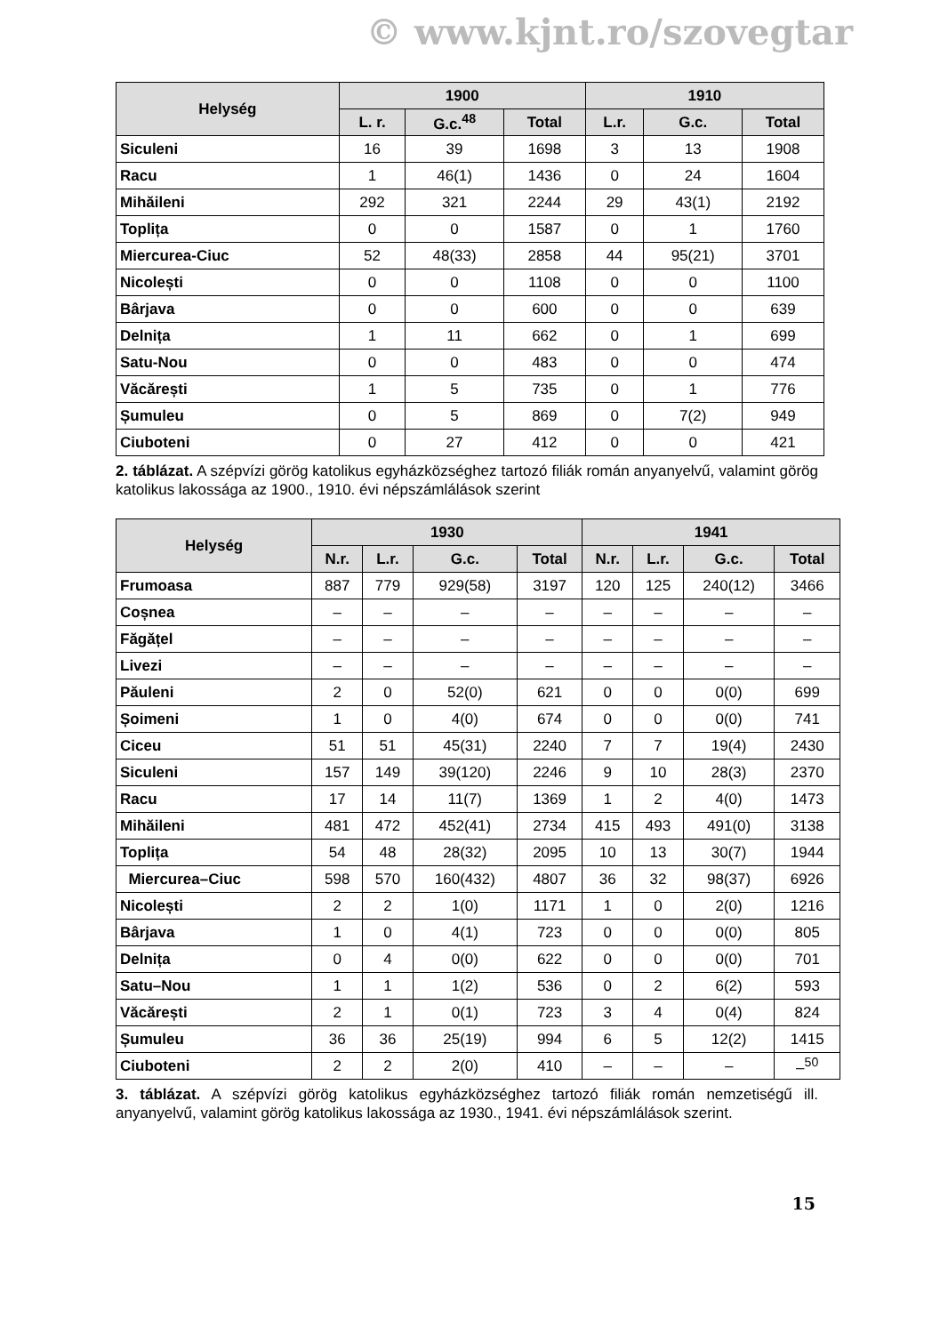© www.kjnt.ro/szovegtar
| Helység | 1900 | | | 1910 | | |
| --- | --- | --- | --- | --- | --- | --- |
| | L. r. | G.c.<sup>48</sup> | Total | L.r. | G.c. | Total |
| Siculeni | 16 | 39 | 1698 | 3 | 13 | 1908 |
| Racu | 1 | 46(1) | 1436 | 0 | 24 | 1604 |
| Mihăileni | 292 | 321 | 2244 | 29 | 43(1) | 2192 |
| Toplița | 0 | 0 | 1587 | 0 | 1 | 1760 |
| Miercurea-Ciuc | 52 | 48(33) | 2858 | 44 | 95(21) | 3701 |
| Nicolești | 0 | 0 | 1108 | 0 | 0 | 1100 |
| Bârjava | 0 | 0 | 600 | 0 | 0 | 639 |
| Delnița | 1 | 11 | 662 | 0 | 1 | 699 |
| Satu-Nou | 0 | 0 | 483 | 0 | 0 | 474 |
| Văcărești | 1 | 5 | 735 | 0 | 1 | 776 |
| Șumuleu | 0 | 5 | 869 | 0 | 7(2) | 949 |
| Ciuboteni | 0 | 27 | 412 | 0 | 0 | 421 |
2. táblázat. A szépvízi görög katolikus egyházközséghez tartozó filiák román anyanyelvű, valamint görög katolikus lakossága az 1900., 1910. évi népszámlálások szerint
| Helység | 1930 | | | | 1941 | | | |
| --- | --- | --- | --- | --- | --- | --- | --- | --- |
| | N.r. | L.r. | G.c. | Total | N.r. | L.r. | G.c. | Total |
| Frumoasa | 887 | 779 | 929(58) | 3197 | 120 | 125 | 240(12) | 3466 |
| Coșnea | – | – | – | – | – | – | – | – |
| Făgățel | – | – | – | – | – | – | – | – |
| Livezi | – | – | – | – | – | – | – | – |
| Păuleni | 2 | 0 | 52(0) | 621 | 0 | 0 | 0(0) | 699 |
| Șoimeni | 1 | 0 | 4(0) | 674 | 0 | 0 | 0(0) | 741 |
| Ciceu | 51 | 51 | 45(31) | 2240 | 7 | 7 | 19(4) | 2430 |
| Siculeni | 157 | 149 | 39(120) | 2246 | 9 | 10 | 28(3) | 2370 |
| Racu | 17 | 14 | 11(7) | 1369 | 1 | 2 | 4(0) | 1473 |
| Mihăileni | 481 | 472 | 452(41) | 2734 | 415 | 493 | 491(0) | 3138 |
| Toplița | 54 | 48 | 28(32) | 2095 | 10 | 13 | 30(7) | 1944 |
| Miercurea–Ciuc | 598 | 570 | 160(432) | 4807 | 36 | 32 | 98(37) | 6926 |
| Nicolești | 2 | 2 | 1(0) | 1171 | 1 | 0 | 2(0) | 1216 |
| Bârjava | 1 | 0 | 4(1) | 723 | 0 | 0 | 0(0) | 805 |
| Delnița | 0 | 4 | 0(0) | 622 | 0 | 0 | 0(0) | 701 |
| Satu–Nou | 1 | 1 | 1(2) | 536 | 0 | 2 | 6(2) | 593 |
| Văcărești | 2 | 1 | 0(1) | 723 | 3 | 4 | 0(4) | 824 |
| Șumuleu | 36 | 36 | 25(19) | 994 | 6 | 5 | 12(2) | 1415 |
| Ciuboteni | 2 | 2 | 2(0) | 410 | – | – | – | –<sup>50</sup> |
3. táblázat. A szépvízi görög katolikus egyházközséghez tartozó filiák román nemzetiségű ill. anyanyelvű, valamint görög katolikus lakossága az 1930., 1941. évi népszámlálások szerint.
15